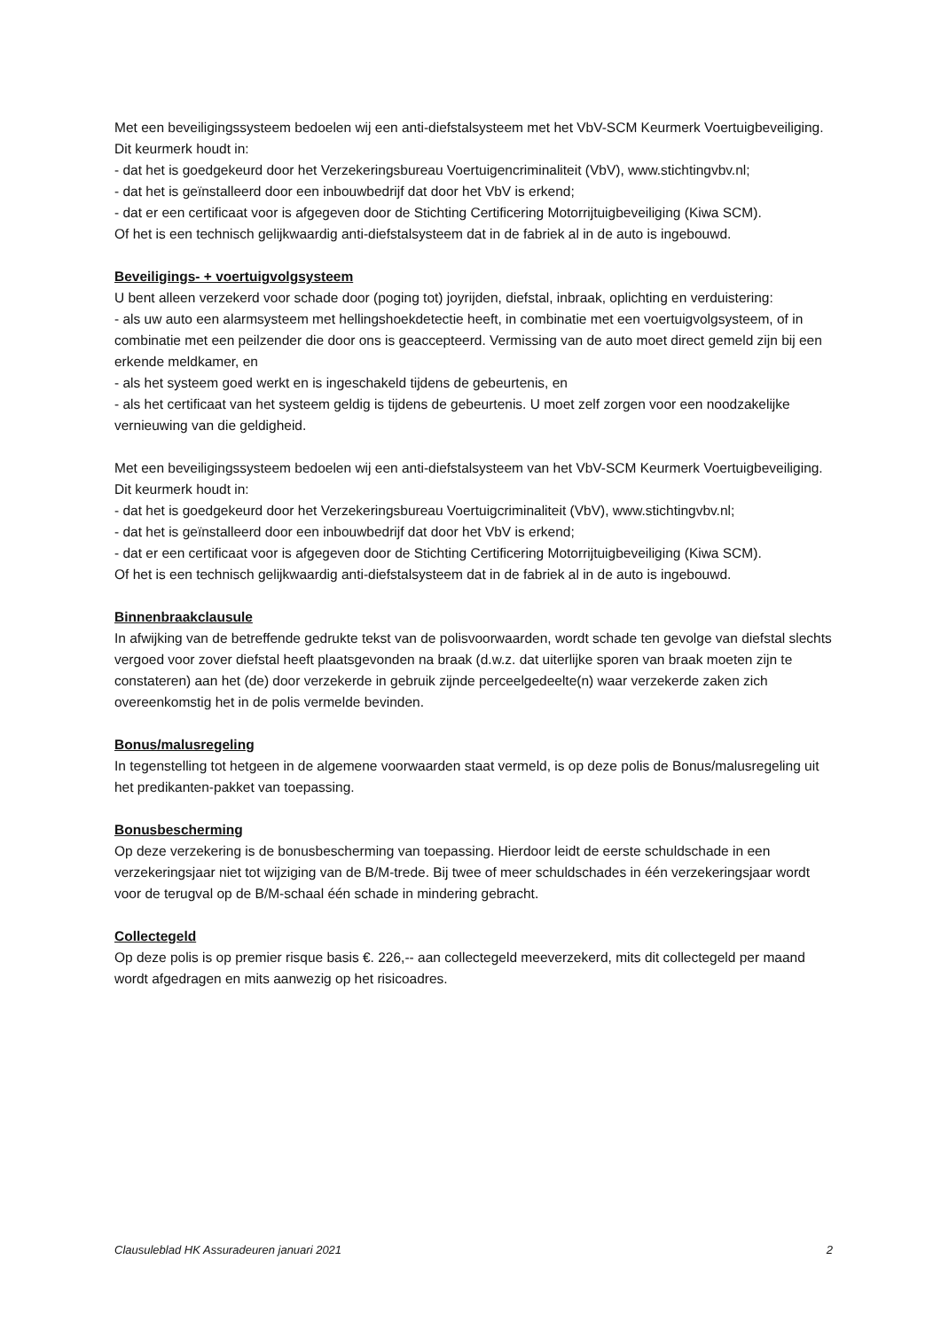Met een beveiligingssysteem bedoelen wij een anti-diefstalsysteem met het VbV-SCM Keurmerk Voertuigbeveiliging. Dit keurmerk houdt in:
- dat het is goedgekeurd door het Verzekeringsbureau Voertuigencriminaliteit (VbV), www.stichtingvbv.nl;
- dat het is geïnstalleerd door een inbouwbedrijf dat door het VbV is erkend;
- dat er een certificaat voor is afgegeven door de Stichting Certificering Motorrijtuigbeveiliging (Kiwa SCM).
Of het is een technisch gelijkwaardig anti-diefstalsysteem dat in de fabriek al in de auto is ingebouwd.
Beveiligings- + voertuigvolgsysteem
U bent alleen verzekerd voor schade door (poging tot) joyrijden, diefstal, inbraak, oplichting en verduistering:
- als uw auto een alarmsysteem met hellingshoekdetectie heeft, in combinatie met een voertuigvolgsysteem, of in combinatie met een peilzender die door ons is geaccepteerd. Vermissing van de auto moet direct gemeld zijn bij een erkende meldkamer, en
- als het systeem goed werkt en is ingeschakeld tijdens de gebeurtenis, en
- als het certificaat van het systeem geldig is tijdens de gebeurtenis. U moet zelf zorgen voor een noodzakelijke vernieuwing van die geldigheid.
Met een beveiligingssysteem bedoelen wij een anti-diefstalsysteem van het VbV-SCM Keurmerk Voertuigbeveiliging. Dit keurmerk houdt in:
- dat het is goedgekeurd door het Verzekeringsbureau Voertuigcriminaliteit (VbV), www.stichtingvbv.nl;
- dat het is geïnstalleerd door een inbouwbedrijf dat door het VbV is erkend;
- dat er een certificaat voor is afgegeven door de Stichting Certificering Motorrijtuigbeveiliging (Kiwa SCM).
Of het is een technisch gelijkwaardig anti-diefstalsysteem dat in de fabriek al in de auto is ingebouwd.
Binnenbraakclausule
In afwijking van de betreffende gedrukte tekst van de polisvoorwaarden, wordt schade ten gevolge van diefstal slechts vergoed voor zover diefstal heeft plaatsgevonden na braak (d.w.z. dat uiterlijke sporen van braak moeten zijn te constateren) aan het (de) door verzekerde in gebruik zijnde perceelgedeelte(n) waar verzekerde zaken zich overeenkomstig het in de polis vermelde bevinden.
Bonus/malusregeling
In tegenstelling tot hetgeen in de algemene voorwaarden staat vermeld, is op deze polis de Bonus/malusregeling uit het predikanten-pakket van toepassing.
Bonusbescherming
Op deze verzekering is de bonusbescherming van toepassing. Hierdoor leidt de eerste schuldschade in een verzekeringsjaar niet tot wijziging van de B/M-trede. Bij twee of meer schuldschades in één verzekeringsjaar wordt voor de terugval op de B/M-schaal één schade in mindering gebracht.
Collectegeld
Op deze polis is op premier risque basis €. 226,-- aan collectegeld meeverzekerd, mits dit collectegeld per maand wordt afgedragen en mits aanwezig op het risicoadres.
Clausuleblad HK Assuradeuren januari 2021 2